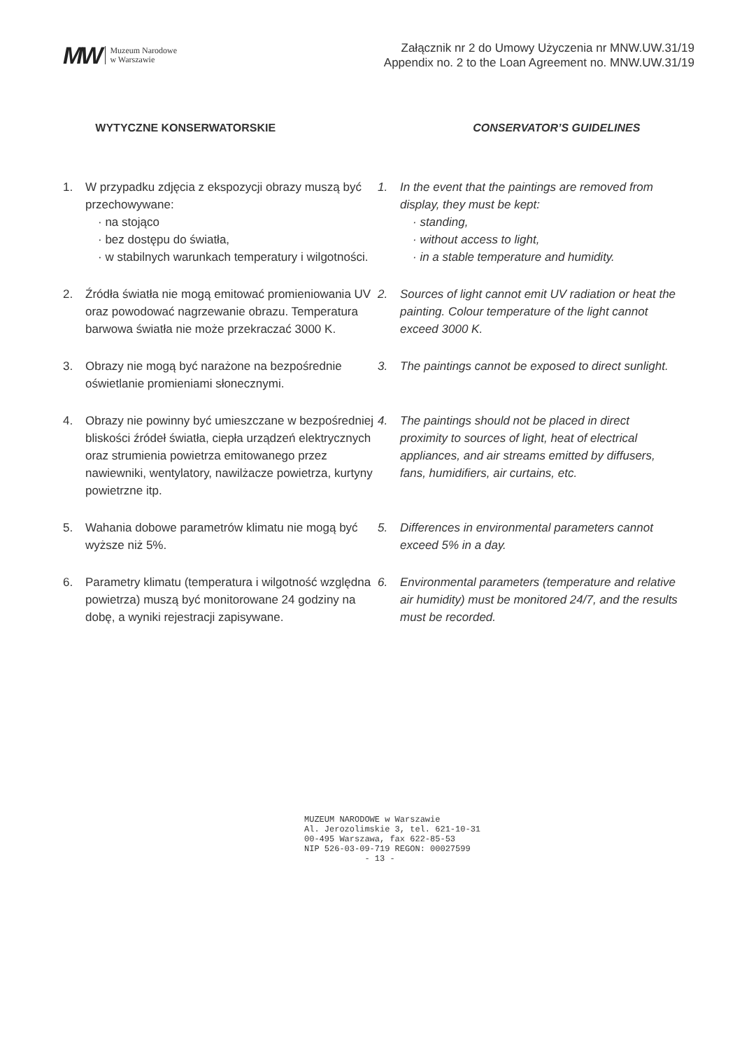MW Muzeum Narodowe
w Warszawie
Załącznik nr 2 do Umowy Użyczenia nr MNW.UW.31/19
Appendix no. 2 to the Loan Agreement no. MNW.UW.31/19
WYTYCZNE KONSERWATORSKIE CONSERVATOR’S GUIDELINES
1. W przypadku zdjęcia z ekspozycji obrazy muszą być przechowywane:
· na stojąco
· bez dostępu do światła,
· w stabilnych warunkach temperatury i wilgotności.
1. In the event that the paintings are removed from display, they must be kept:
· standing,
· without access to light,
· in a stable temperature and humidity.
2. Źródła światła nie mogą emitować promieniowania UV oraz powodować nagrzewanie obrazu. Temperatura barwowa światła nie może przekraczać 3000 K.
2. Sources of light cannot emit UV radiation or heat the painting. Colour temperature of the light cannot exceed 3000 K.
3. Obrazy nie mogą być narażone na bezpośrednie oświetlanie promieniami słonecznymi.
3. The paintings cannot be exposed to direct sunlight.
4. Obrazy nie powinny być umieszczane w bezpośredniej bliskości źródeł światła, ciepła urządzeń elektrycznych oraz strumienia powietrza emitowanego przez nawiewniki, wentylatory, nawilżacze powietrza, kurtyny powietrzne itp.
4. The paintings should not be placed in direct proximity to sources of light, heat of electrical appliances, and air streams emitted by diffusers, fans, humidifiers, air curtains, etc.
5. Wahania dobowe parametrów klimatu nie mogą być wyższe niż 5%.
5. Differences in environmental parameters cannot exceed 5% in a day.
6. Parametry klimatu (temperatura i wilgotność względna powietrza) muszą być monitorowane 24 godziny na dobę, a wyniki rejestracji zapisywane.
6. Environmental parameters (temperature and relative air humidity) must be monitored 24/7, and the results must be recorded.
MUZEUM NARODOWE w Warszawie
Al. Jerozolimskie 3, tel. 621-10-31
00-495 Warszawa, fax 622-85-53
NIP 526-03-09-719 REGON: 00027599
- 13 -